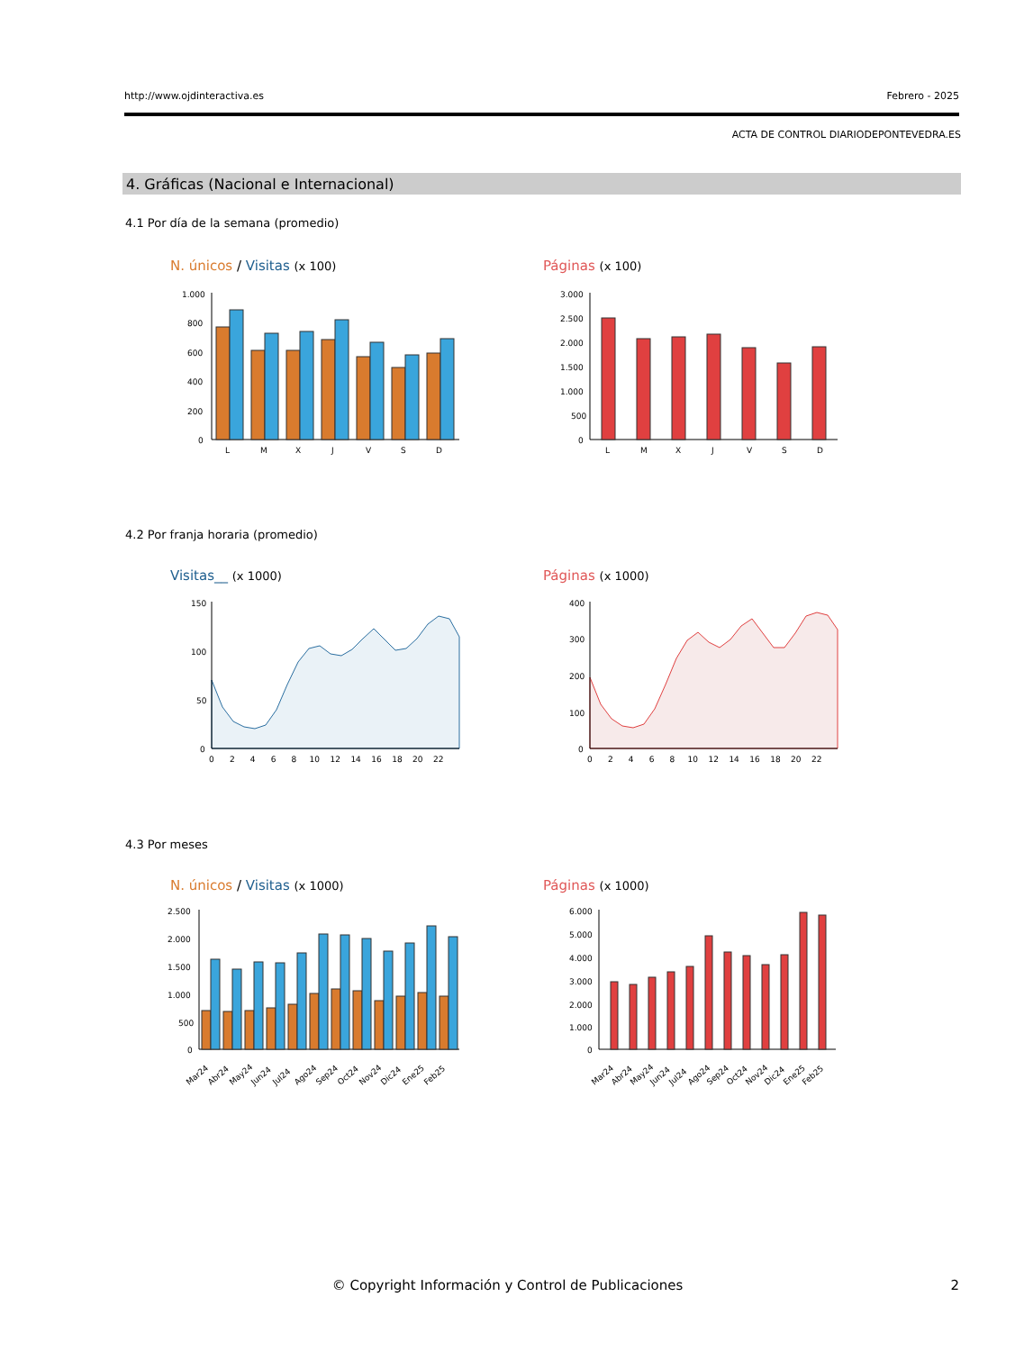http://www.ojdinteractiva.es Febrero - 2025
ACTA DE CONTROL DIARIODEPONTEVEDRA.ES
4. Gráficas (Nacional e Internacional)
4.1 Por día de la semana (promedio)
N. únicos / Visitas (x 100) Páginas (x 100)
1.000
800
600
400
200
0
L
M
X
J
V
S
D
3.000
2.500
2.000
1.500
1.000
500
0
L
M
X
J
V
S
D
4.2 Por franja horaria (promedio)
Visitas__ (x 1000) Páginas (x 1000)
150
100
50
0
0 2 4 6 8 10 12 14 16 18 20 22
400
300
200
100
0
0 2 4 6 8 10 12 14 16 18 20 22
4.3 Por meses
N. únicos / Visitas (x 1000) Páginas (x 1000)
2.500
2.000
1.500
1.000
500
0
Mar24
Abr24
May24
Jun24
Jul24
Ago24
Sep24
Oct24
Nov24
Dic24
Ene25
Feb25
6.000
5.000
4.000
3.000
2.000
1.000
0
Mar24
Abr24
May24
Jun24
Jul24
Ago24
Sep24
Oct24
Nov24
Dic24
Ene25
Feb25
© Copyright Información y Control de Publicaciones
2